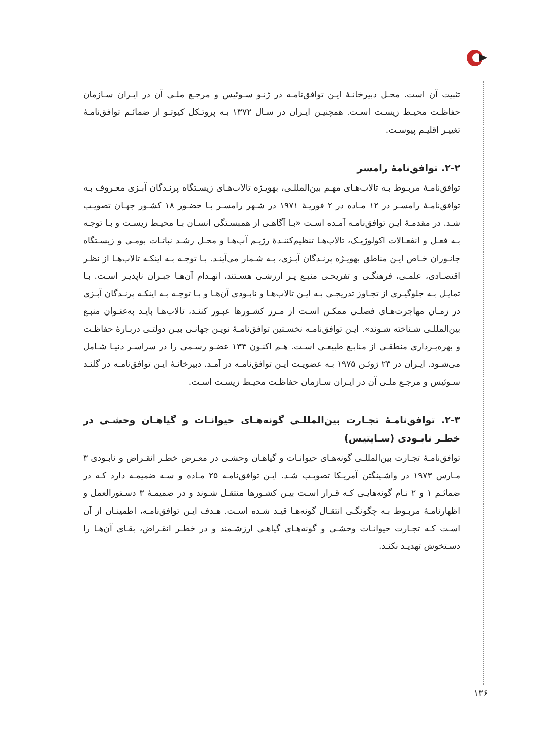تثبیت آن است. محـل دبیرخانـهٔ ایـن توافق‌نامـه در ژنـو سـوئیس و مرجـع ملـی آن در ایـران سـازمان حفاظـت محیـط زیسـت اسـت. همچنیـن ایـران در سـال ۱۳۷۲ بـه پروتـکل کیوتـو از ضمائـم توافق‌نامـهٔ تغییـر اقلیـم پیوسـت.
۲-۲. توافق‌نامهٔ رامسر
توافق‌نامـهٔ مربـوط بـه تالاب‌هـای مهـم بین‌المللـی، بهویـژه تالاب‌هـای زیسـتگاه پرنـدگان آبـزی معـروف بـه توافق‌نامـهٔ رامسـر در ۱۲ مـاده در ۲ فوریـهٔ ۱۹۷۱ در شـهر رامسـر بـا حضـور ۱۸ کشـور جهـان تصویـب شـد. در مقدمـهٔ ایـن توافق‌نامـه آمـده اسـت «بـا آگاهـی از همبسـتگی انسـان بـا محیـط زیسـت و بـا توجـه بـه فعـل و انفعـالات اکولوژیـک، تالاب‌هـا تنظیم‌کننـدهٔ رژیـم آب‌هـا و محـل رشـد نباتـات بومـی و زیسـتگاه جانـوران خـاص ایـن مناطق بهویـژه پرنـدگان آبـزی، بـه شـمار می‌آینـد. بـا توجـه بـه اینکـه تالاب‌هـا از نظـر اقتصـادی، علمـی، فرهنگـی و تفریحـی منبـع پـر ارزشـی هسـتند، انهـدام آن‌هـا جبـران ناپذیـر اسـت. بـا تمایـل بـه جلوگیـری از تجـاوز تدریجـی بـه ایـن تالاب‌هـا و نابـودی آن‌هـا و بـا توجـه بـه اینکـه پرنـدگان آبـزی در زمـان مهاجرت‌هـای فصلـی ممکـن اسـت از مـرز کشـورها عبـور کننـد، تالاب‌هـا بایـد به‌عنـوان منبـع بین‌المللـی شـناخته شـوند». ایـن توافق‌نامـه نخسـتین توافق‌نامـهٔ نویـن جهانـی بیـن دولتـی دربـارهٔ حفاظـت و بهره‌بـرداری منطقـی از منابـع طبیعـی اسـت. هـم اکنـون ۱۳۴ عضـو رسـمی را در سراسـر دنیـا شـامل می‌شـود. ایـران در ۲۳ ژوئـن ۱۹۷۵ بـه عضویـت ایـن توافق‌نامـه در آمـد. دبیرخانـهٔ ایـن توافق‌نامـه در گلنـد سـوئیس و مرجـع ملـی آن در ایـران سـازمان حفاظـت محیـط زیسـت اسـت.
۲-۳. توافق‌نامـهٔ تجـارت بین‌المللـی گونه‌هـای حیوانـات و گیاهـان وحشـی در خطـر نابـودی (سـایتیس)
توافق‌نامـهٔ تجـارت بین‌المللـی گونه‌هـای حیوانـات و گیاهـان وحشـی در معـرض خطـر انقـراض و نابـودی ۳ مـارس ۱۹۷۳ در واشـینگتن آمریـکا تصویـب شـد. ایـن توافق‌نامـه ۲۵ مـاده و سـه ضمیمـه دارد کـه در ضمائـم ۱ و ۲ نـام گونه‌هایـی کـه قـرار اسـت بیـن کشـورها منتقـل شـوند و در ضمیمـهٔ ۳ دسـتورالعمل و اظهارنامـهٔ مربـوط بـه چگونگـی انتقـال گونه‌هـا قیـد شـده اسـت. هـدف ایـن توافق‌نامـه، اطمینـان از آن اسـت کـه تجـارت حیوانـات وحشـی و گونه‌هـای گیاهـی ارزشـمند و در خطـر انقـراض، بقـای آن‌هـا را دسـتخوش تهدیـد نکنـد.
۱۳۶